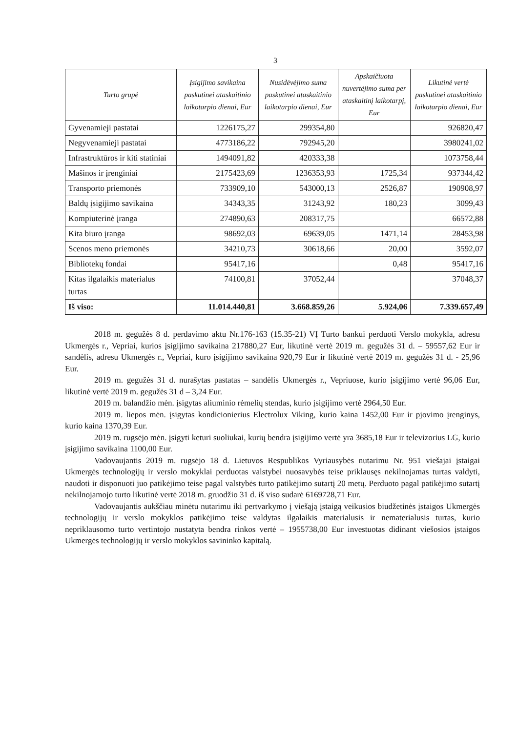3
| Turto grupė | Įsigijimo savikaina paskutinei ataskaitinio laikotarpio dienai, Eur | Nusidėvėjimo suma paskutinei ataskaitinio laikotarpio dienai, Eur | Apskaičiuota nuvertėjimo suma per ataskaitinį laikotarpį, Eur | Likutinė vertė paskutinei ataskaitinio laikotarpio dienai, Eur |
| --- | --- | --- | --- | --- |
| Gyvenamieji pastatai | 1226175,27 | 299354,80 | | 926820,47 |
| Negyvenamieji pastatai | 4773186,22 | 792945,20 | | 3980241,02 |
| Infrastruktūros ir kiti statiniai | 1494091,82 | 420333,38 | | 1073758,44 |
| Mašinos ir įrenginiai | 2175423,69 | 1236353,93 | 1725,34 | 937344,42 |
| Transporto priemonės | 733909,10 | 543000,13 | 2526,87 | 190908,97 |
| Baldų įsigijimo savikaina | 34343,35 | 31243,92 | 180,23 | 3099,43 |
| Kompiuterinė įranga | 274890,63 | 208317,75 | | 66572,88 |
| Kita biuro įranga | 98692,03 | 69639,05 | 1471,14 | 28453,98 |
| Scenos meno priemonės | 34210,73 | 30618,66 | 20,00 | 3592,07 |
| Bibliotekų fondai | 95417,16 | | 0,48 | 95417,16 |
| Kitas ilgalaikis materialus turtas | 74100,81 | 37052,44 | | 37048,37 |
| Iš viso: | 11.014.440,81 | 3.668.859,26 | 5.924,06 | 7.339.657,49 |
2018 m. gegužės 8 d. perdavimo aktu Nr.176-163 (15.35-21) VĮ Turto bankui perduoti Verslo mokykla, adresu Ukmergės r., Vepriai, kurios įsigijimo savikaina 217880,27 Eur, likutinė vertė 2019 m. gegužės 31 d. – 59557,62 Eur ir sandėlis, adresu Ukmergės r., Vepriai, kuro įsigijimo savikaina 920,79 Eur ir likutinė vertė 2019 m. gegužės 31 d. - 25,96 Eur.
2019 m. gegužės 31 d. nurašytas pastatas – sandėlis Ukmergės r., Vepriuose, kurio įsigijimo vertė 96,06 Eur, likutinė vertė 2019 m. gegužės 31 d – 3,24 Eur.
2019 m. balandžio mėn. įsigytas aliuminio rėmelių stendas, kurio įsigijimo vertė 2964,50 Eur.
2019 m. liepos mėn. įsigytas kondicionierius Electrolux Viking, kurio kaina 1452,00 Eur ir pjovimo įrenginys, kurio kaina 1370,39 Eur.
2019 m. rugsėjo mėn. įsigyti keturi suoliukai, kurių bendra įsigijimo vertė yra 3685,18 Eur ir televizorius LG, kurio įsigijimo savikaina 1100,00 Eur.
Vadovaujantis 2019 m. rugsėjo 18 d. Lietuvos Respublikos Vyriausybės nutarimu Nr. 951 viešajai įstaigai Ukmergės technologijų ir verslo mokyklai perduotas valstybei nuosavybės teise priklausęs nekilnojamas turtas valdyti, naudoti ir disponuoti juo patikėjimo teise pagal valstybės turto patikėjimo sutartį 20 metų. Perduoto pagal patikėjimo sutartį nekilnojamojo turto likutinė vertė 2018 m. gruodžio 31 d. iš viso sudarė 6169728,71 Eur.
Vadovaujantis aukščiau minėtu nutarimu iki pertvarkymo į viešąją įstaigą veikusios biudžetinės įstaigos Ukmergės technologijų ir verslo mokyklos patikėjimo teise valdytas ilgalaikis materialusis ir nematerialusis turtas, kurio nepriklausomo turto vertintojo nustatyta bendra rinkos vertė – 1955738,00 Eur investuotas didinant viešosios įstaigos Ukmergės technologijų ir verslo mokyklos savininko kapitalą.